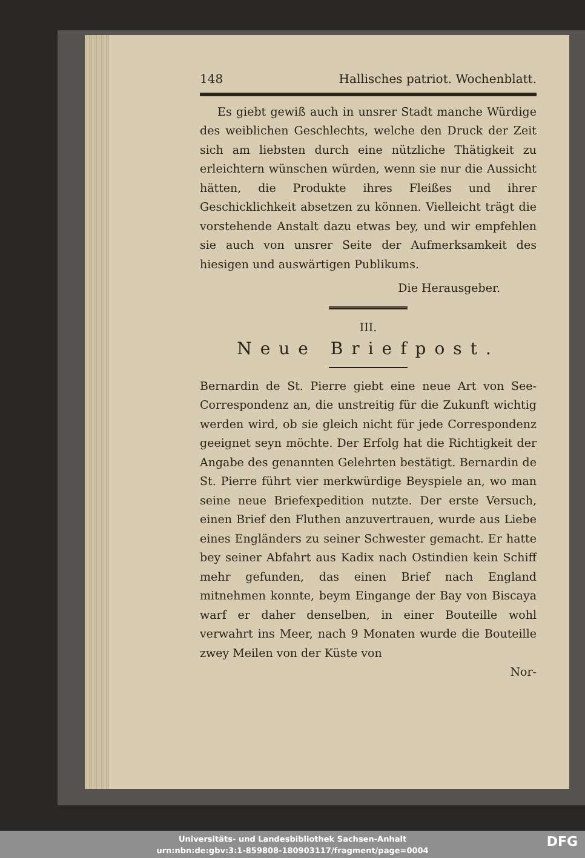148 Hallisches patriot. Wochenblatt.
Es giebt gewiß auch in unsrer Stadt manche Würdige des weiblichen Geschlechts, welche den Druck der Zeit sich am liebsten durch eine nützliche Thätigkeit zu erleichtern wünschen würden, wenn sie nur die Aussicht hätten, die Produkte ihres Fleißes und ihrer Geschicklichkeit absetzen zu können. Vielleicht trägt die vorstehende Anstalt dazu etwas bey, und wir empfehlen sie auch von unsrer Seite der Aufmerksamkeit des hiesigen und auswärtigen Publikums.
Die Herausgeber.
III.
Neue Briefpost.
Bernardin de St. Pierre giebt eine neue Art von See-Correspondenz an, die unstreitig für die Zukunft wichtig werden wird, ob sie gleich nicht für jede Correspondenz geeignet seyn möchte. Der Erfolg hat die Richtigkeit der Angabe des genannten Gelehrten bestätigt. Bernardin de St. Pierre führt vier merkwürdige Beyspiele an, wo man seine neue Briefexpedition nutzte. Der erste Versuch, einen Brief den Fluthen anzuvertrauen, wurde aus Liebe eines Engländers zu seiner Schwester gemacht. Er hatte bey seiner Abfahrt aus Kadix nach Ostindien kein Schiff mehr gefunden, das einen Brief nach England mitnehmen konnte, beym Eingange der Bay von Biscaya warf er daher denselben, in einer Bouteille wohl verwahrt ins Meer, nach 9 Monaten wurde die Bouteille zwey Meilen von der Küste von
Nor-
Universitäts- und Landesbibliothek Sachsen-Anhalt
urn:nbn:de:gbv:3:1-859808-180903117/fragment/page=0004
DFG